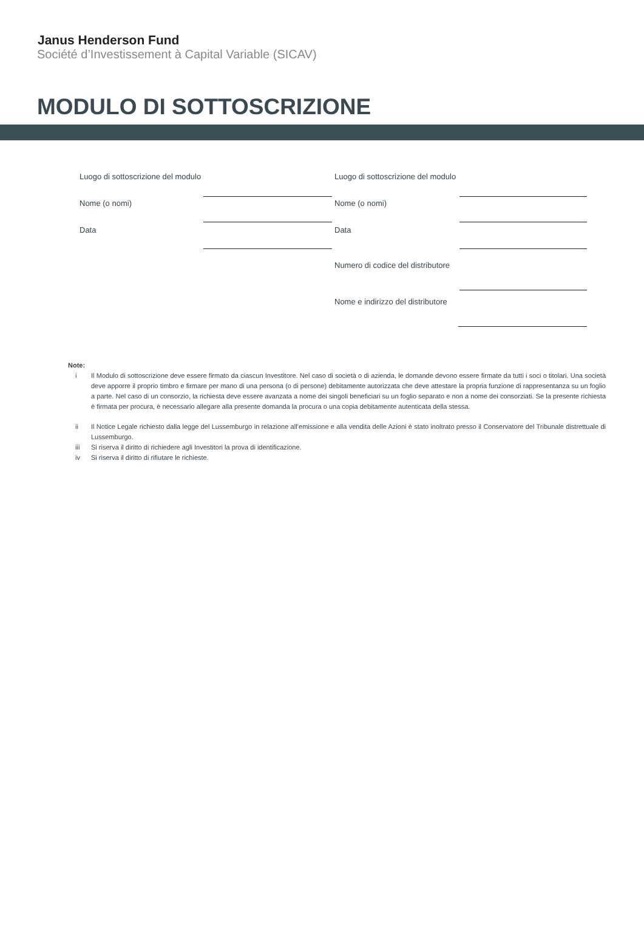Janus Henderson Fund
Société d’Investissement à Capital Variable (SICAV)
MODULO DI SOTTOSCRIZIONE
Luogo di sottoscrizione del modulo
Nome (o nomi)
Data
Luogo di sottoscrizione del modulo
Nome (o nomi)
Data
Numero di codice del distributore
Nome e indirizzo del distributore
Note:
i Il Modulo di sottoscrizione deve essere firmato da ciascun Investitore. Nel caso di società o di azienda, le domande devono essere firmate da tutti i soci o titolari. Una società deve apporre il proprio timbro e firmare per mano di una persona (o di persone) debitamente autorizzata che deve attestare la propria funzione di rappresentanza su un foglio a parte. Nel caso di un consorzio, la richiesta deve essere avanzata a nome dei singoli beneficiari su un foglio separato e non a nome dei consorziati. Se la presente richiesta è firmata per procura, è necessario allegare alla presente domanda la procura o una copia debitamente autenticata della stessa.
ii Il Notice Legale richiesto dalla legge del Lussemburgo in relazione all’emissione e alla vendita delle Azioni è stato inoltrato presso il Conservatore del Tribunale distrettuale di Lussemburgo.
iii Si riserva il diritto di richiedere agli Investitori la prova di identificazione.
iv Si riserva il diritto di rifiutare le richieste.